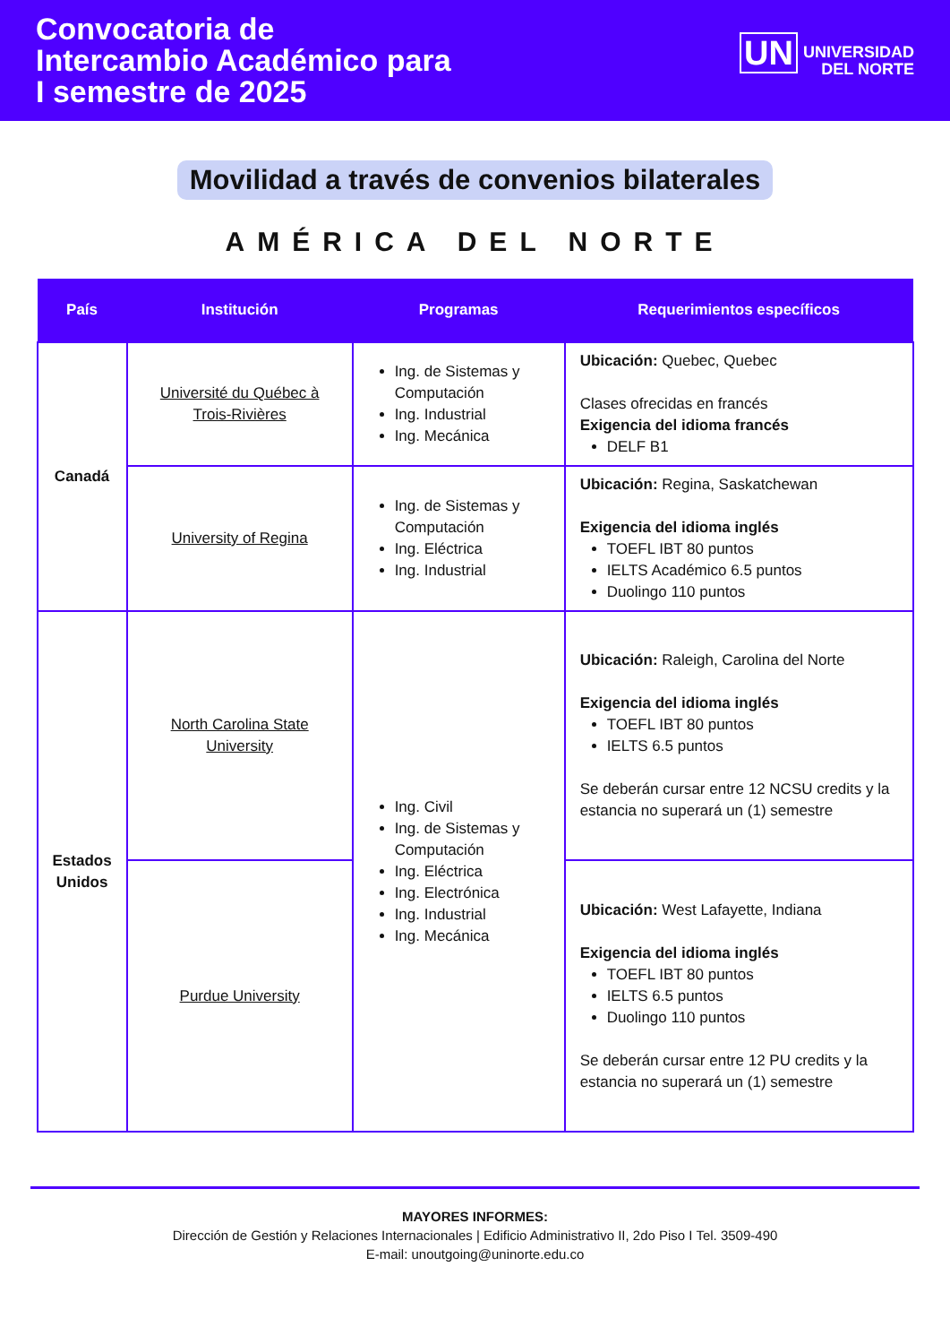Convocatoria de
Intercambio Académico para
I semestre de 2025
UN UNIVERSIDAD
DEL NORTE
Movilidad a través de convenios bilaterales
AMÉRICA DEL NORTE
| País | Institución | Programas | Requerimientos específicos |
| --- | --- | --- | --- |
| Canadá | Université du Québec à Trois-Rivières | Ing. de Sistemas y Computación Ing. Industrial Ing. Mecánica | Ubicación: Quebec, Quebec Clases ofrecidas en francés Exigencia del idioma francés DELF B1 |
| | University of Regina | Ing. de Sistemas y Computación Ing. Eléctrica Ing. Industrial | Ubicación: Regina, Saskatchewan Exigencia del idioma inglés TOEFL IBT 80 puntos IELTS Académico 6.5 puntos Duolingo 110 puntos |
| Estados Unidos | North Carolina State University | Ing. Civil Ing. de Sistemas y Computación Ing. Eléctrica Ing. Electrónica Ing. Industrial Ing. Mecánica | Ubicación: Raleigh, Carolina del Norte Exigencia del idioma inglés TOEFL IBT 80 puntos IELTS 6.5 puntos Se deberán cursar entre 12 NCSU credits y la estancia no superará un (1) semestre |
| | Purdue University | | Ubicación: West Lafayette, Indiana Exigencia del idioma inglés TOEFL IBT 80 puntos IELTS 6.5 puntos Duolingo 110 puntos Se deberán cursar entre 12 PU credits y la estancia no superará un (1) semestre |
MAYORES INFORMES:
Dirección de Gestión y Relaciones Internacionales | Edificio Administrativo II, 2do Piso I Tel. 3509-490
E-mail: unoutgoing@uninorte.edu.co